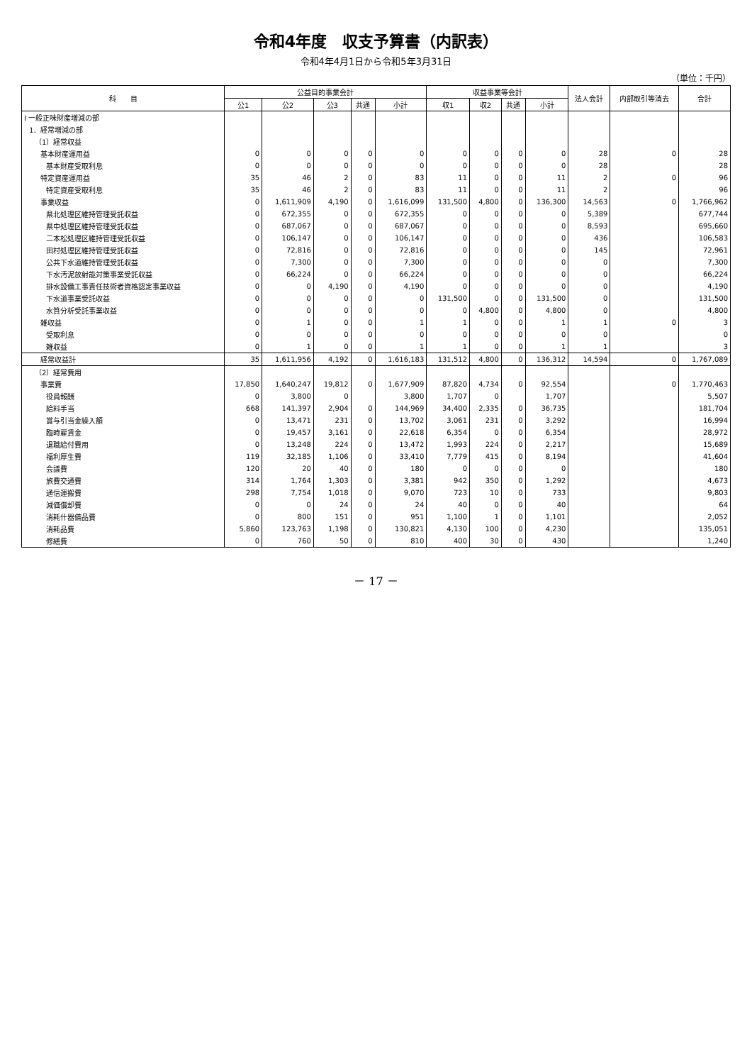令和4年度　収支予算書（内訳表）
令和4年4月1日から令和5年3月31日
（単位：千円）
| 科 目 | 公益目的事業会計 | | | | | 収益事業等会計 | | | | 法人会計 | 内部取引等消去 | 合計 |
| --- | --- | --- | --- | --- | --- | --- | --- | --- | --- | --- | --- | --- |
| | 公1 | 公2 | 公3 | 共通 | 小計 | 収1 | 収2 | 共通 | 小計 | | | |
| Ⅰ 一般正味財産増減の部 | | | | | | | | | | | | |
| 1．経常増減の部 | | | | | | | | | | | | |
| （1）経常収益 | | | | | | | | | | | | |
| 基本財産運用益 | 0 | 0 | 0 | 0 | 0 | 0 | 0 | 0 | 0 | 28 | 0 | 28 |
| 基本財産受取利息 | 0 | 0 | 0 | 0 | 0 | 0 | 0 | 0 | 0 | 28 | | 28 |
| 特定資産運用益 | 35 | 46 | 2 | 0 | 83 | 11 | 0 | 0 | 11 | 2 | 0 | 96 |
| 特定資産受取利息 | 35 | 46 | 2 | 0 | 83 | 11 | 0 | 0 | 11 | 2 | | 96 |
| 事業収益 | 0 | 1,611,909 | 4,190 | 0 | 1,616,099 | 131,500 | 4,800 | 0 | 136,300 | 14,563 | 0 | 1,766,962 |
| 県北処理区維持管理受託収益 | 0 | 672,355 | 0 | 0 | 672,355 | 0 | 0 | 0 | 0 | 5,389 | | 677,744 |
| 県中処理区維持管理受託収益 | 0 | 687,067 | 0 | 0 | 687,067 | 0 | 0 | 0 | 0 | 8,593 | | 695,660 |
| 二本松処理区維持管理受託収益 | 0 | 106,147 | 0 | 0 | 106,147 | 0 | 0 | 0 | 0 | 436 | | 106,583 |
| 田村処理区維持管理受託収益 | 0 | 72,816 | 0 | 0 | 72,816 | 0 | 0 | 0 | 0 | 145 | | 72,961 |
| 公共下水道維持管理受託収益 | 0 | 7,300 | 0 | 0 | 7,300 | 0 | 0 | 0 | 0 | 0 | | 7,300 |
| 下水汚泥放射能対策事業受託収益 | 0 | 66,224 | 0 | 0 | 66,224 | 0 | 0 | 0 | 0 | 0 | | 66,224 |
| 排水設備工事責任技術者資格認定事業収益 | 0 | 0 | 4,190 | 0 | 4,190 | 0 | 0 | 0 | 0 | 0 | | 4,190 |
| 下水道事業受託収益 | 0 | 0 | 0 | 0 | 0 | 131,500 | 0 | 0 | 131,500 | 0 | | 131,500 |
| 水質分析受託事業収益 | 0 | 0 | 0 | 0 | 0 | 0 | 4,800 | 0 | 4,800 | 0 | | 4,800 |
| 雑収益 | 0 | 1 | 0 | 0 | 1 | 1 | 0 | 0 | 1 | 1 | 0 | 3 |
| 受取利息 | 0 | 0 | 0 | 0 | 0 | 0 | 0 | 0 | 0 | 0 | | 0 |
| 雑収益 | 0 | 1 | 0 | 0 | 1 | 1 | 0 | 0 | 1 | 1 | | 3 |
| 経常収益計 | 35 | 1,611,956 | 4,192 | 0 | 1,616,183 | 131,512 | 4,800 | 0 | 136,312 | 14,594 | 0 | 1,767,089 |
| （2）経常費用 | | | | | | | | | | | | |
| 事業費 | 17,850 | 1,640,247 | 19,812 | 0 | 1,677,909 | 87,820 | 4,734 | 0 | 92,554 | | 0 | 1,770,463 |
| 役員報酬 | 0 | 3,800 | 0 | | 3,800 | 1,707 | 0 | | 1,707 | | | 5,507 |
| 給料手当 | 668 | 141,397 | 2,904 | 0 | 144,969 | 34,400 | 2,335 | 0 | 36,735 | | | 181,704 |
| 賞与引当金繰入額 | 0 | 13,471 | 231 | 0 | 13,702 | 3,061 | 231 | 0 | 3,292 | | | 16,994 |
| 臨時雇賃金 | 0 | 19,457 | 3,161 | 0 | 22,618 | 6,354 | 0 | 0 | 6,354 | | | 28,972 |
| 退職給付費用 | 0 | 13,248 | 224 | 0 | 13,472 | 1,993 | 224 | 0 | 2,217 | | | 15,689 |
| 福利厚生費 | 119 | 32,185 | 1,106 | 0 | 33,410 | 7,779 | 415 | 0 | 8,194 | | | 41,604 |
| 会議費 | 120 | 20 | 40 | 0 | 180 | 0 | 0 | 0 | 0 | | | 180 |
| 旅費交通費 | 314 | 1,764 | 1,303 | 0 | 3,381 | 942 | 350 | 0 | 1,292 | | | 4,673 |
| 通信運搬費 | 298 | 7,754 | 1,018 | 0 | 9,070 | 723 | 10 | 0 | 733 | | | 9,803 |
| 減価償却費 | 0 | 0 | 24 | 0 | 24 | 40 | 0 | 0 | 40 | | | 64 |
| 消耗什器備品費 | 0 | 800 | 151 | 0 | 951 | 1,100 | 1 | 0 | 1,101 | | | 2,052 |
| 消耗品費 | 5,860 | 123,763 | 1,198 | 0 | 130,821 | 4,130 | 100 | 0 | 4,230 | | | 135,051 |
| 修繕費 | 0 | 760 | 50 | 0 | 810 | 400 | 30 | 0 | 430 | | | 1,240 |
－ 17 －